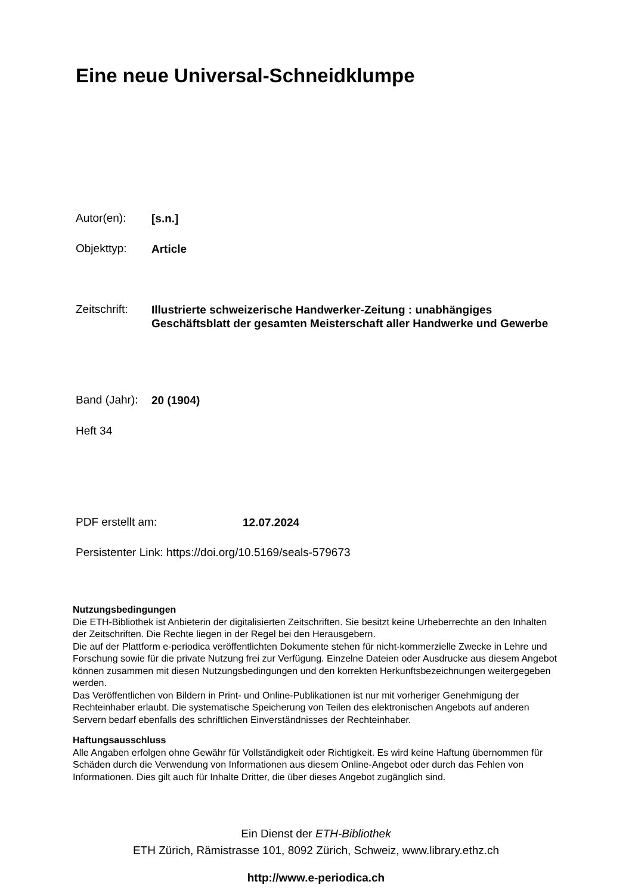Eine neue Universal-Schneidklumpe
Autor(en): [s.n.]
Objekttyp: Article
Zeitschrift: Illustrierte schweizerische Handwerker-Zeitung : unabhängiges Geschäftsblatt der gesamten Meisterschaft aller Handwerke und Gewerbe
Band (Jahr): 20 (1904)
Heft 34
PDF erstellt am: 12.07.2024
Persistenter Link: https://doi.org/10.5169/seals-579673
Nutzungsbedingungen
Die ETH-Bibliothek ist Anbieterin der digitalisierten Zeitschriften. Sie besitzt keine Urheberrechte an den Inhalten der Zeitschriften. Die Rechte liegen in der Regel bei den Herausgebern.
Die auf der Plattform e-periodica veröffentlichten Dokumente stehen für nicht-kommerzielle Zwecke in Lehre und Forschung sowie für die private Nutzung frei zur Verfügung. Einzelne Dateien oder Ausdrucke aus diesem Angebot können zusammen mit diesen Nutzungsbedingungen und den korrekten Herkunftsbezeichnungen weitergegeben werden.
Das Veröffentlichen von Bildern in Print- und Online-Publikationen ist nur mit vorheriger Genehmigung der Rechteinhaber erlaubt. Die systematische Speicherung von Teilen des elektronischen Angebots auf anderen Servern bedarf ebenfalls des schriftlichen Einverständnisses der Rechteinhaber.
Haftungsausschluss
Alle Angaben erfolgen ohne Gewähr für Vollständigkeit oder Richtigkeit. Es wird keine Haftung übernommen für Schäden durch die Verwendung von Informationen aus diesem Online-Angebot oder durch das Fehlen von Informationen. Dies gilt auch für Inhalte Dritter, die über dieses Angebot zugänglich sind.
Ein Dienst der ETH-Bibliothek
ETH Zürich, Rämistrasse 101, 8092 Zürich, Schweiz, www.library.ethz.ch
http://www.e-periodica.ch